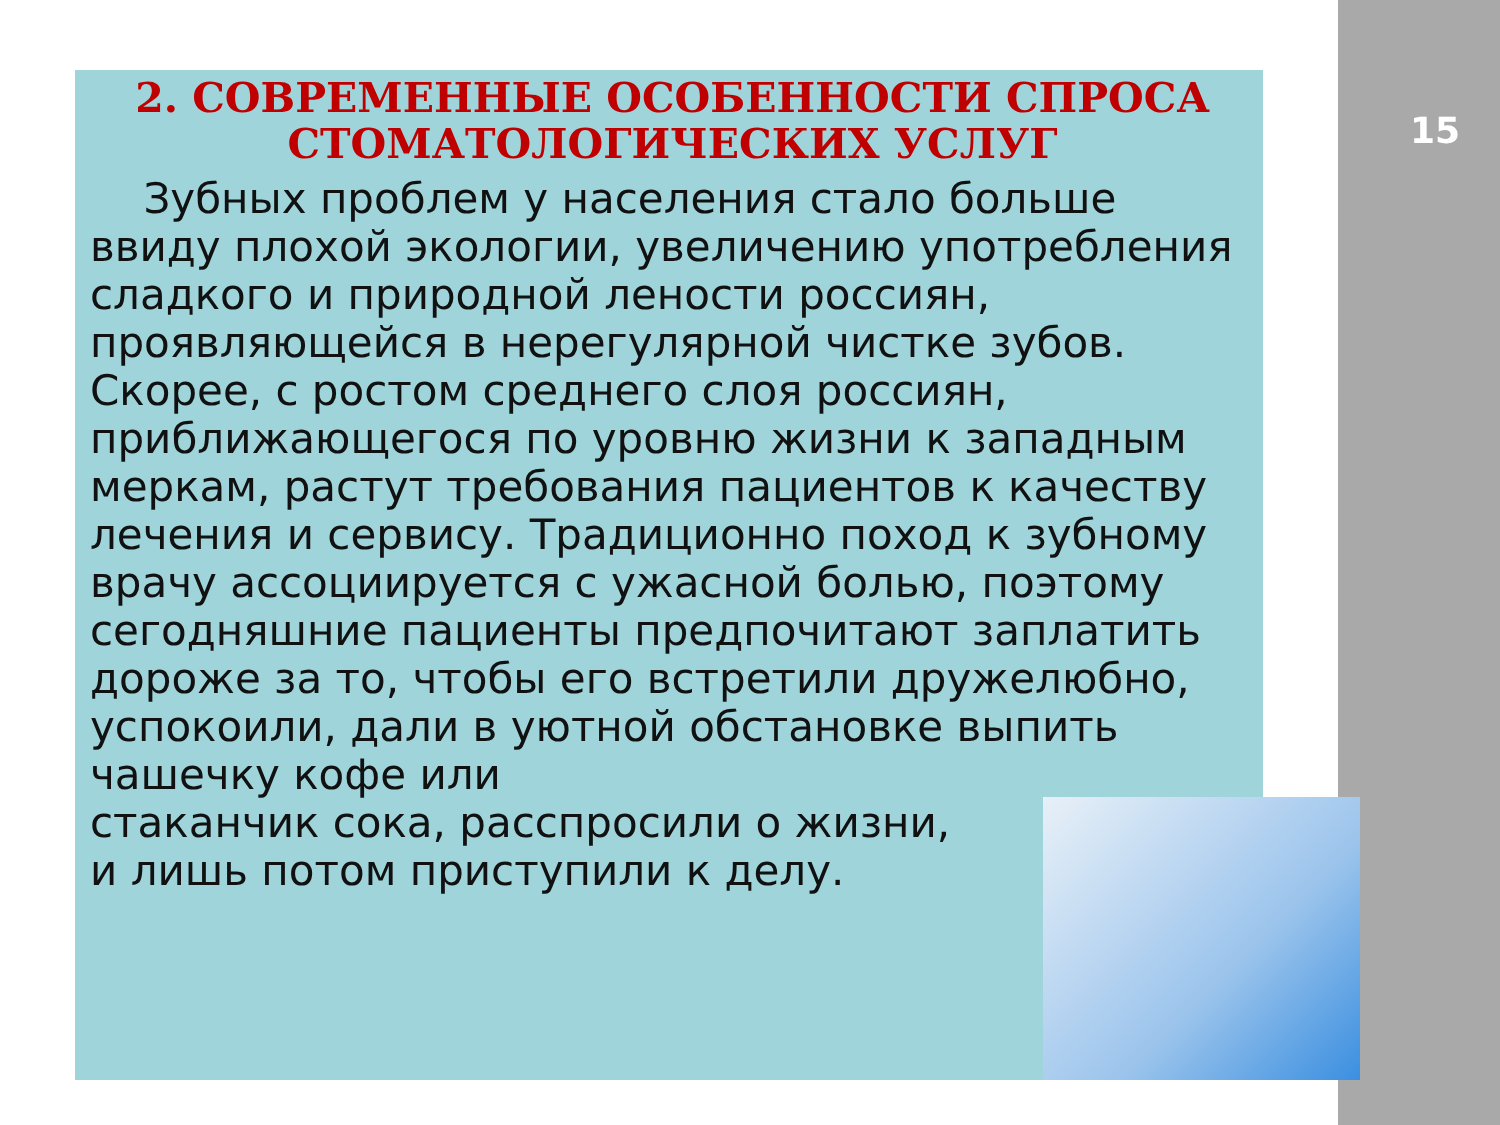15
2. СОВРЕМЕННЫЕ ОСОБЕННОСТИ СПРОСА СТОМАТОЛОГИЧЕСКИХ УСЛУГ
Зубных проблем у населения стало больше ввиду плохой экологии, увеличению употребления сладкого и природной лености россиян, проявляющейся в нерегулярной чистке зубов. Скорее, с ростом среднего слоя россиян, приближающегося по уровню жизни к западным меркам, растут требования пациентов к качеству лечения и сервису. Традиционно поход к зубному врачу ассоциируется с ужасной болью, поэтому сегодняшние пациенты предпочитают заплатить дороже за то, чтобы его встретили дружелюбно, успокоили, дали в уютной обстановке выпить чашечку кофе или
стаканчик сока, расспросили о жизни,
и лишь потом приступили к делу.